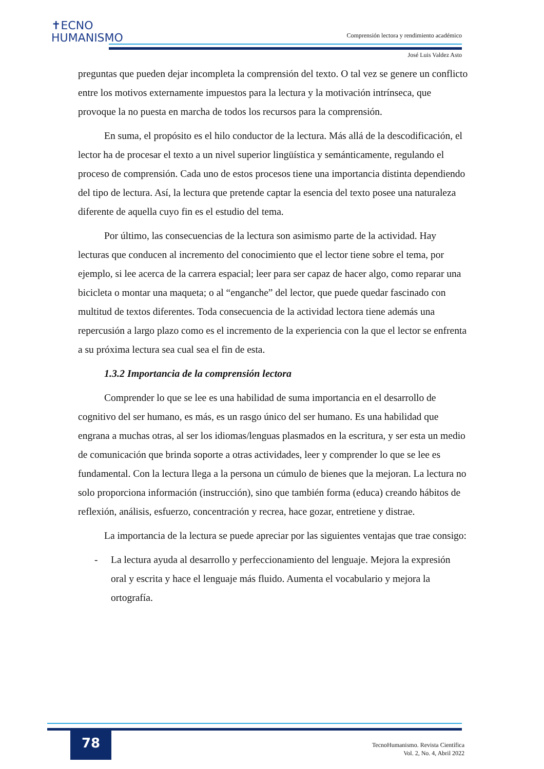✝ECNO
HUMANISMO
Comprensión lectora y rendimiento académico
José Luis Valdez Asto
preguntas que pueden dejar incompleta la comprensión del texto. O tal vez se genere un conflicto entre los motivos externamente impuestos para la lectura y la motivación intrínseca, que provoque la no puesta en marcha de todos los recursos para la comprensión.
En suma, el propósito es el hilo conductor de la lectura. Más allá de la descodificación, el lector ha de procesar el texto a un nivel superior lingüística y semánticamente, regulando el proceso de comprensión. Cada uno de estos procesos tiene una importancia distinta dependiendo del tipo de lectura. Así, la lectura que pretende captar la esencia del texto posee una naturaleza diferente de aquella cuyo fin es el estudio del tema.
Por último, las consecuencias de la lectura son asimismo parte de la actividad. Hay lecturas que conducen al incremento del conocimiento que el lector tiene sobre el tema, por ejemplo, si lee acerca de la carrera espacial; leer para ser capaz de hacer algo, como reparar una bicicleta o montar una maqueta; o al “enganche” del lector, que puede quedar fascinado con multitud de textos diferentes. Toda consecuencia de la actividad lectora tiene además una repercusión a largo plazo como es el incremento de la experiencia con la que el lector se enfrenta a su próxima lectura sea cual sea el fin de esta.
1.3.2 Importancia de la comprensión lectora
Comprender lo que se lee es una habilidad de suma importancia en el desarrollo de cognitivo del ser humano, es más, es un rasgo único del ser humano. Es una habilidad que engrana a muchas otras, al ser los idiomas/lenguas plasmados en la escritura, y ser esta un medio de comunicación que brinda soporte a otras actividades, leer y comprender lo que se lee es fundamental. Con la lectura llega a la persona un cúmulo de bienes que la mejoran. La lectura no solo proporciona información (instrucción), sino que también forma (educa) creando hábitos de reflexión, análisis, esfuerzo, concentración y recrea, hace gozar, entretiene y distrae.
La importancia de la lectura se puede apreciar por las siguientes ventajas que trae consigo:
- La lectura ayuda al desarrollo y perfeccionamiento del lenguaje. Mejora la expresión oral y escrita y hace el lenguaje más fluido. Aumenta el vocabulario y mejora la ortografía.
78
TecnoHumanismo. Revista Científica
Vol. 2, No. 4, Abril 2022